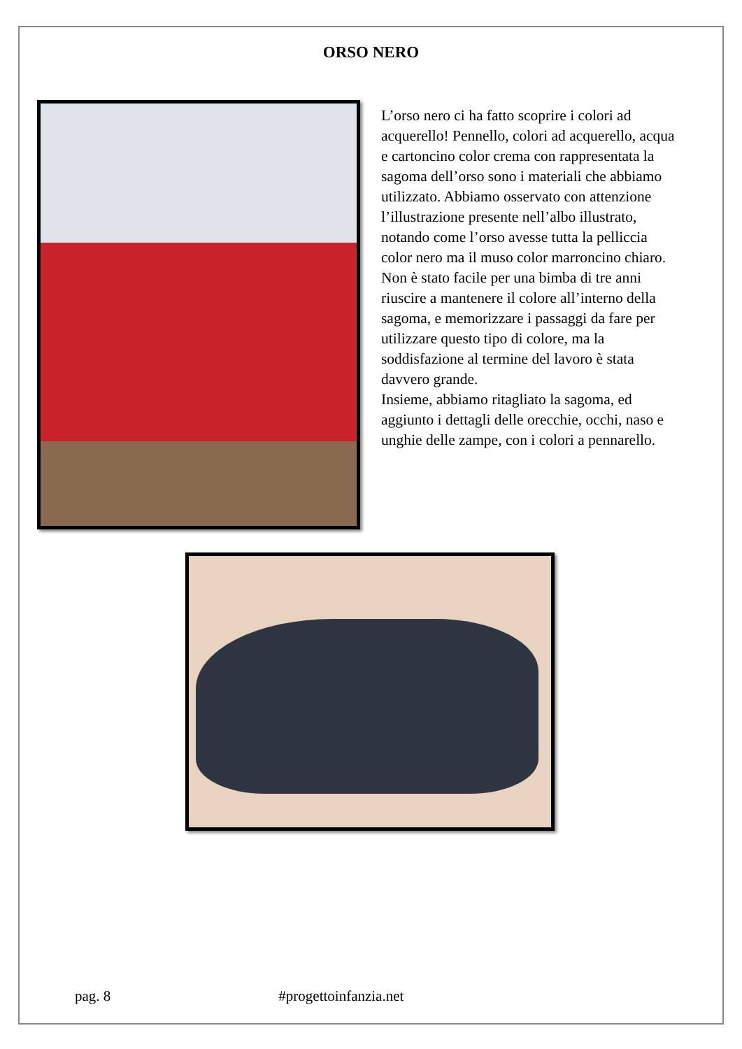ORSO NERO
L’orso nero ci ha fatto scoprire i colori ad acquerello! Pennello, colori ad acquerello, acqua e cartoncino color crema con rappresentata la sagoma dell’orso sono i materiali che abbiamo utilizzato. Abbiamo osservato con attenzione l’illustrazione presente nell’albo illustrato, notando come l’orso avesse tutta la pelliccia color nero ma il muso color marroncino chiaro. Non è stato facile per una bimba di tre anni riuscire a mantenere il colore all’interno della sagoma, e memorizzare i passaggi da fare per utilizzare questo tipo di colore, ma la soddisfazione al termine del lavoro è stata davvero grande.
Insieme, abbiamo ritagliato la sagoma, ed aggiunto i dettagli delle orecchie, occhi, naso e unghie delle zampe, con i colori a pennarello.
pag. 8 #progettoinfanzia.net